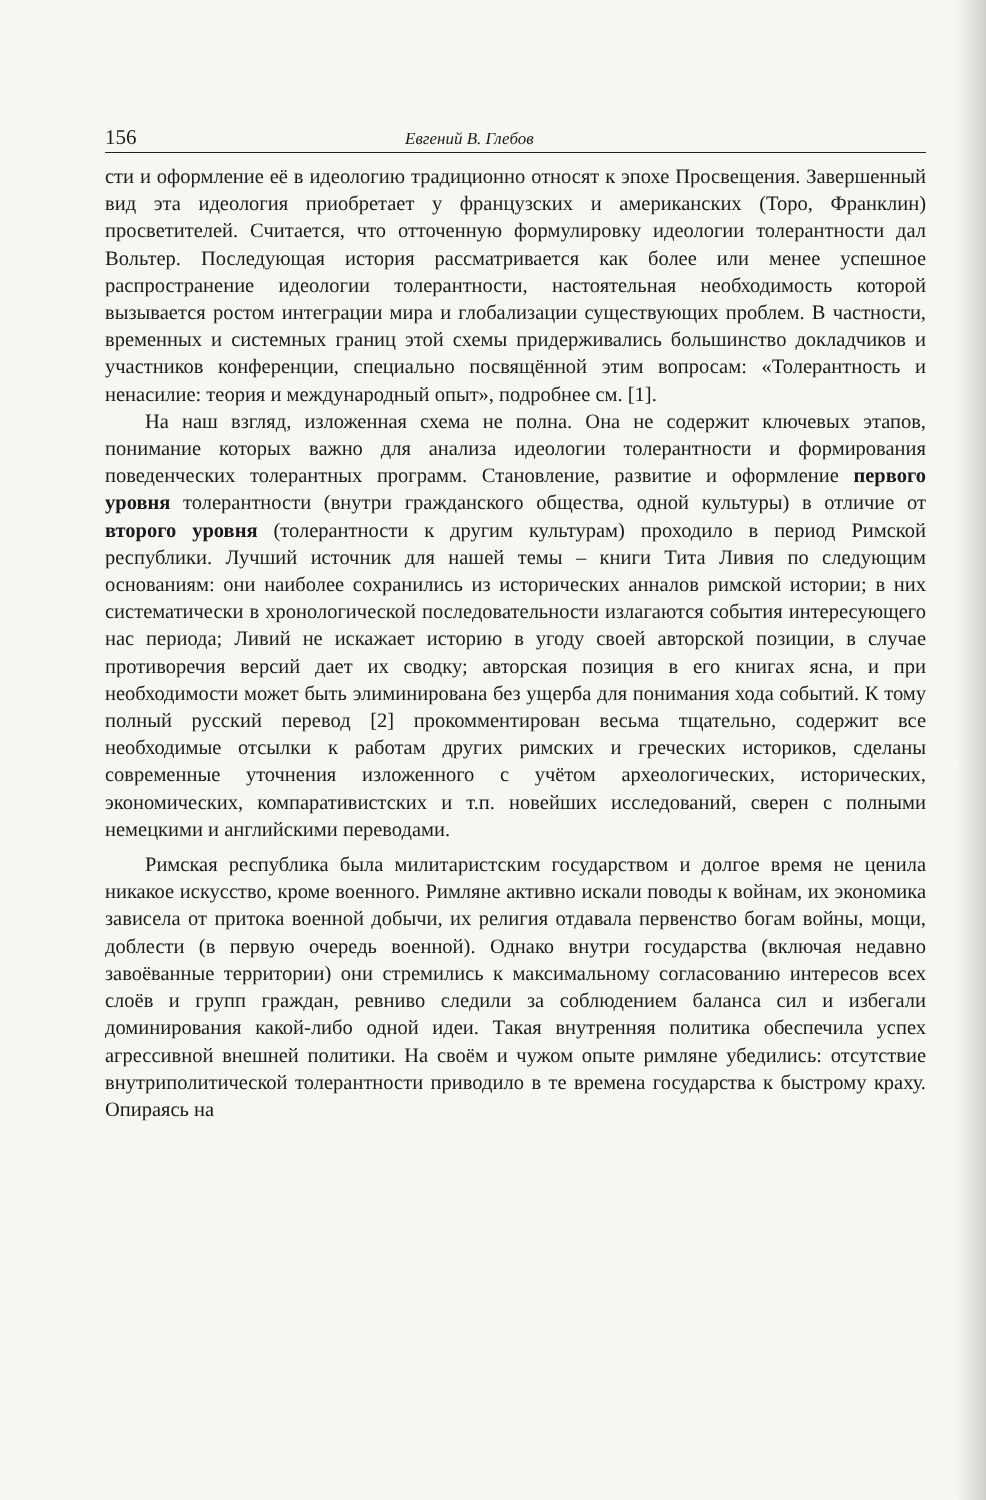156 Евгений В. Глебов
сти и оформление её в идеологию традиционно относят к эпохе Просвещения. Завершенный вид эта идеология приобретает у французских и американских (Торо, Франклин) просветителей. Считается, что отточенную формулировку идеологии толерантности дал Вольтер. Последующая история рассматривается как более или менее успешное распространение идеологии толерантности, настоятельная необходимость которой вызывается ростом интеграции мира и глобализации существующих проблем. В частности, временных и системных границ этой схемы придерживались большинство докладчиков и участников конференции, специально посвящённой этим вопросам: «Толерантность и ненасилие: теория и международный опыт», подробнее см. [1].
На наш взгляд, изложенная схема не полна. Она не содержит ключевых этапов, понимание которых важно для анализа идеологии толерантности и формирования поведенческих толерантных программ. Становление, развитие и оформление первого уровня толерантности (внутри гражданского общества, одной культуры) в отличие от второго уровня (толерантности к другим культурам) проходило в период Римской республики. Лучший источник для нашей темы – книги Тита Ливия по следующим основаниям: они наиболее сохранились из исторических анналов римской истории; в них систематически в хронологической последовательности излагаются события интересующего нас периода; Ливий не искажает историю в угоду своей авторской позиции, в случае противоречия версий дает их сводку; авторская позиция в его книгах ясна, и при необходимости может быть элиминирована без ущерба для понимания хода событий. К тому полный русский перевод [2] прокомментирован весьма тщательно, содержит все необходимые отсылки к работам других римских и греческих историков, сделаны современные уточнения изложенного с учётом археологических, исторических, экономических, компаративистских и т.п. новейших исследований, сверен с полными немецкими и английскими переводами.
Римская республика была милитаристским государством и долгое время не ценила никакое искусство, кроме военного. Римляне активно искали поводы к войнам, их экономика зависела от притока военной добычи, их религия отдавала первенство богам войны, мощи, доблести (в первую очередь военной). Однако внутри государства (включая недавно завоёванные территории) они стремились к максимальному согласованию интересов всех слоёв и групп граждан, ревниво следили за соблюдением баланса сил и избегали доминирования какой-либо одной идеи. Такая внутренняя политика обеспечила успех агрессивной внешней политики. На своём и чужом опыте римляне убедились: отсутствие внутриполитической толерантности приводило в те времена государства к быстрому краху. Опираясь на